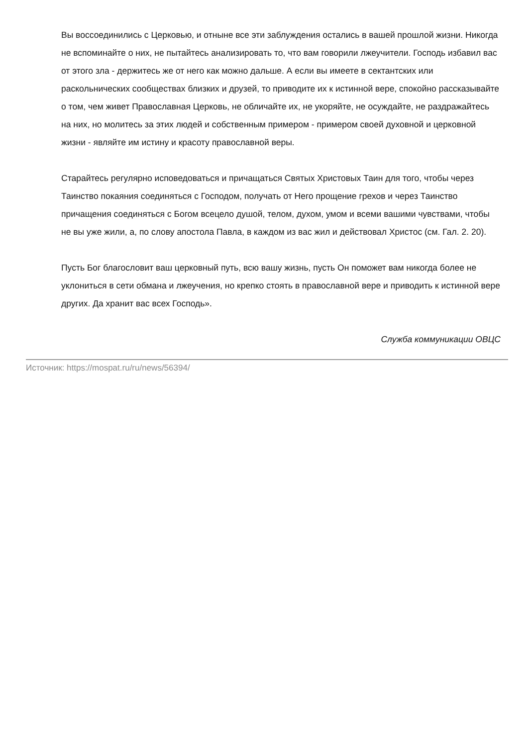Вы воссоединились с Церковью, и отныне все эти заблуждения остались в вашей прошлой жизни. Никогда не вспоминайте о них, не пытайтесь анализировать то, что вам говорили лжеучители. Господь избавил вас от этого зла - держитесь же от него как можно дальше. А если вы имеете в сектантских или раскольнических сообществах близких и друзей, то приводите их к истинной вере, спокойно рассказывайте о том, чем живет Православная Церковь, не обличайте их, не укоряйте, не осуждайте, не раздражайтесь на них, но молитесь за этих людей и собственным примером - примером своей духовной и церковной жизни - являйте им истину и красоту православной веры.
Старайтесь регулярно исповедоваться и причащаться Святых Христовых Таин для того, чтобы через Таинство покаяния соединяться с Господом, получать от Него прощение грехов и через Таинство причащения соединяться с Богом всецело душой, телом, духом, умом и всеми вашими чувствами, чтобы не вы уже жили, а, по слову апостола Павла, в каждом из вас жил и действовал Христос (см. Гал. 2. 20).
Пусть Бог благословит ваш церковный путь, всю вашу жизнь, пусть Он поможет вам никогда более не уклониться в сети обмана и лжеучения, но крепко стоять в православной вере и приводить к истинной вере других. Да хранит вас всех Господь».
Служба коммуникации ОВЦС
Источник: https://mospat.ru/ru/news/56394/